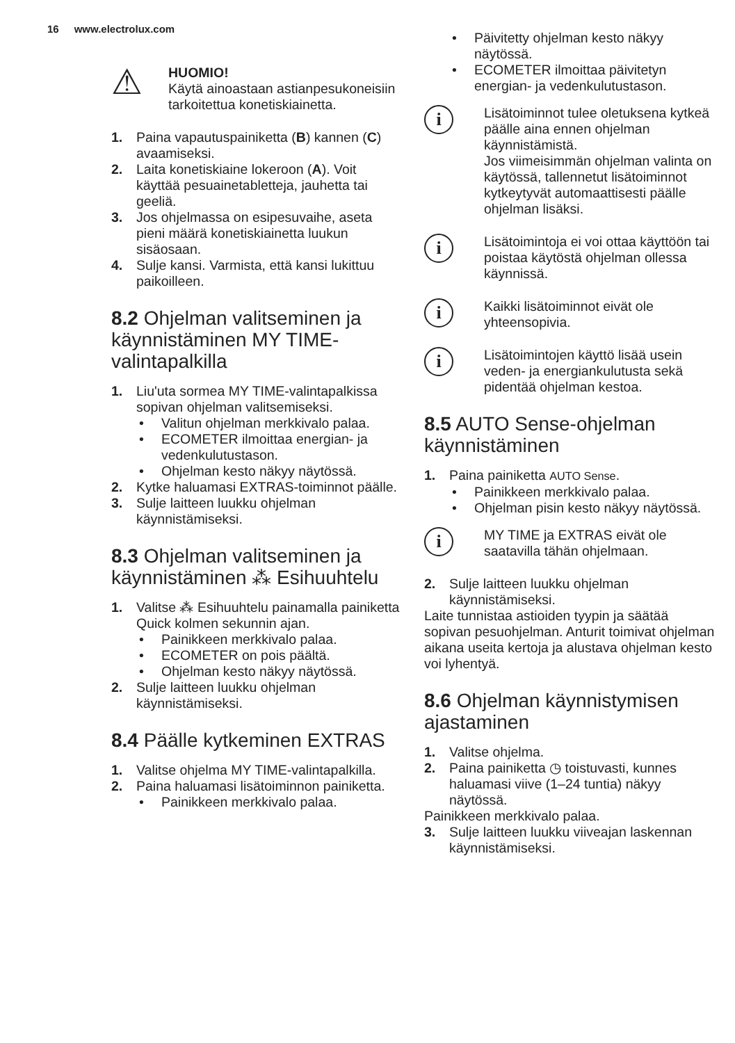16 www.electrolux.com
⚠
HUOMIO!
Käytä ainoastaan astianpesukoneisiin tarkoitettua konetiskiainetta.
1. Paina vapautuspainiketta (B) kannen (C) avaamiseksi.
2. Laita konetiskiaine lokeroon (A). Voit käyttää pesuainetabletteja, jauhetta tai geeliä.
3. Jos ohjelmassa on esipesuvaihe, aseta pieni määrä konetiskiainetta luukun sisäosaan.
4. Sulje kansi. Varmista, että kansi lukittuu paikoilleen.
8.2 Ohjelman valitseminen ja käynnistäminen MY TIME-valintapalkilla
1. Liu'uta sormea MY TIME-valintapalkissa sopivan ohjelman valitsemiseksi.
• Valitun ohjelman merkkivalo palaa.
• ECOMETER ilmoittaa energian- ja vedenkulutustason.
• Ohjelman kesto näkyy näytössä.
2. Kytke haluamasi EXTRAS-toiminnot päälle.
3. Sulje laitteen luukku ohjelman käynnistämiseksi.
8.3 Ohjelman valitseminen ja käynnistäminen ⁂ Esihuuhtelu
1. Valitse ⁂ Esihuuhtelu painamalla painiketta Quick kolmen sekunnin ajan.
• Painikkeen merkkivalo palaa.
• ECOMETER on pois päältä.
• Ohjelman kesto näkyy näytössä.
2. Sulje laitteen luukku ohjelman käynnistämiseksi.
8.4 Päälle kytkeminen EXTRAS
1. Valitse ohjelma MY TIME-valintapalkilla.
2. Paina haluamasi lisätoiminnon painiketta.
• Painikkeen merkkivalo palaa.
• Päivitetty ohjelman kesto näkyy näytössä.
• ECOMETER ilmoittaa päivitetyn energian- ja vedenkulutustason.
i
Lisätoiminnot tulee oletuksena kytkeä päälle aina ennen ohjelman käynnistämistä.
Jos viimeisimmän ohjelman valinta on käytössä, tallennetut lisätoiminnot kytkeytyvät automaattisesti päälle ohjelman lisäksi.
i
Lisätoimintoja ei voi ottaa käyttöön tai poistaa käytöstä ohjelman ollessa käynnissä.
i
Kaikki lisätoiminnot eivät ole yhteensopivia.
i
Lisätoimintojen käyttö lisää usein veden- ja energiankulutusta sekä pidentää ohjelman kestoa.
8.5 AUTO Sense-ohjelman käynnistäminen
1. Paina painiketta AUTO Sense.
• Painikkeen merkkivalo palaa.
• Ohjelman pisin kesto näkyy näytössä.
i
MY TIME ja EXTRAS eivät ole saatavilla tähän ohjelmaan.
2. Sulje laitteen luukku ohjelman käynnistämiseksi.
Laite tunnistaa astioiden tyypin ja säätää sopivan pesuohjelman. Anturit toimivat ohjelman aikana useita kertoja ja alustava ohjelman kesto voi lyhentyä.
8.6 Ohjelman käynnistymisen ajastaminen
1. Valitse ohjelma.
2. Paina painiketta ◷ toistuvasti, kunnes haluamasi viive (1–24 tuntia) näkyy näytössä.
Painikkeen merkkivalo palaa.
3. Sulje laitteen luukku viiveajan laskennan käynnistämiseksi.